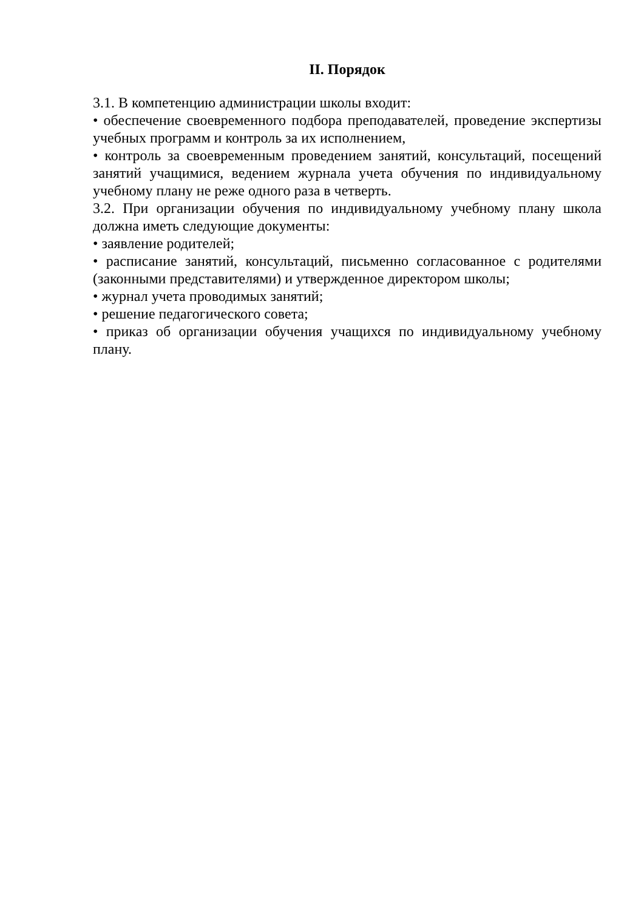II. Порядок
3.1. В компетенцию администрации школы входит:
• обеспечение своевременного подбора преподавателей, проведение экспертизы учебных программ и контроль за их исполнением,
• контроль за своевременным проведением занятий, консультаций, посещений занятий учащимися, ведением журнала учета обучения по индивидуальному учебному плану не реже одного раза в четверть.
3.2. При организации обучения по индивидуальному учебному плану школа должна иметь следующие документы:
• заявление родителей;
• расписание занятий, консультаций, письменно согласованное с родителями (законными представителями) и утвержденное директором школы;
• журнал учета проводимых занятий;
• решение педагогического совета;
• приказ об организации обучения учащихся по индивидуальному учебному плану.